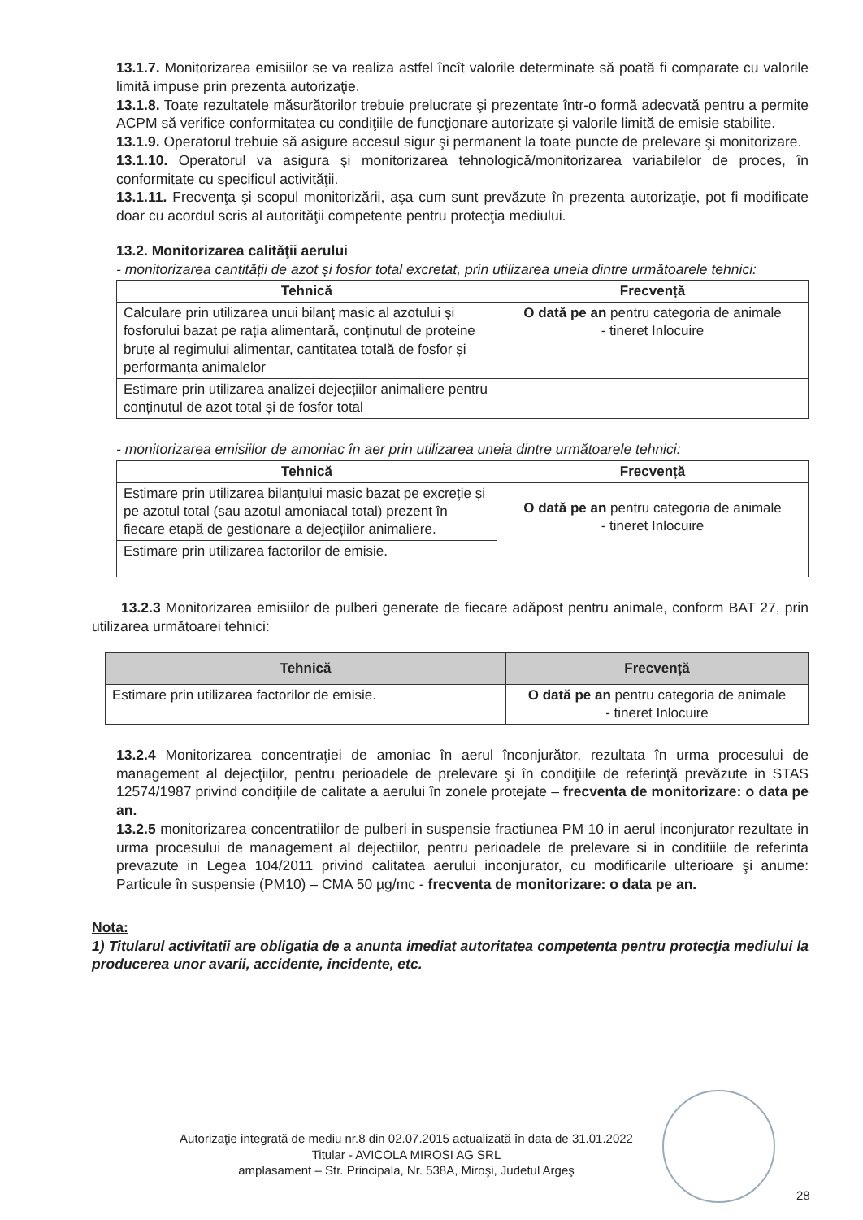13.1.7. Monitorizarea emisiilor se va realiza astfel încît valorile determinate să poată fi comparate cu valorile limită impuse prin prezenta autorizaţie.
13.1.8. Toate rezultatele măsurătorilor trebuie prelucrate şi prezentate într-o formă adecvată pentru a permite ACPM să verifice conformitatea cu condiţiile de funcţionare autorizate şi valorile limită de emisie stabilite.
13.1.9. Operatorul trebuie să asigure accesul sigur şi permanent la toate puncte de prelevare şi monitorizare.
13.1.10. Operatorul va asigura şi monitorizarea tehnologică/monitorizarea variabilelor de proces, în conformitate cu specificul activităţii.
13.1.11. Frecvenţa şi scopul monitorizării, aşa cum sunt prevăzute în prezenta autorizaţie, pot fi modificate doar cu acordul scris al autorităţii competente pentru protecţia mediului.
13.2. Monitorizarea calităţii aerului
- monitorizarea cantității de azot și fosfor total excretat, prin utilizarea uneia dintre următoarele tehnici:
| Tehnică | Frecvență |
| --- | --- |
| Calculare prin utilizarea unui bilanț masic al azotului și fosforului bazat pe rația alimentară, conținutul de proteine brute al regimului alimentar, cantitatea totală de fosfor și performanța animalelor | O dată pe an pentru categoria de animale - tineret Inlocuire |
| Estimare prin utilizarea analizei dejecțiilor animaliere pentru conținutul de azot total și de fosfor total | |
- monitorizarea emisiilor de amoniac în aer prin utilizarea uneia dintre următoarele tehnici:
| Tehnică | Frecvență |
| --- | --- |
| Estimare prin utilizarea bilanțului masic bazat pe excreție și pe azotul total (sau azotul amoniacal total) prezent în fiecare etapă de gestionare a dejecțiilor animaliere. | O dată pe an pentru categoria de animale - tineret Inlocuire |
| Estimare prin utilizarea factorilor de emisie. | |
13.2.3 Monitorizarea emisiilor de pulberi generate de fiecare adăpost pentru animale, conform BAT 27, prin utilizarea următoarei tehnici:
| Tehnică | Frecvență |
| --- | --- |
| Estimare prin utilizarea factorilor de emisie. | O dată pe an pentru categoria de animale - tineret Inlocuire |
13.2.4 Monitorizarea concentraţiei de amoniac în aerul înconjurător, rezultata în urma procesului de management al dejecţiilor, pentru perioadele de prelevare şi în condiţiile de referinţă prevăzute in STAS 12574/1987 privind condițiile de calitate a aerului în zonele protejate – frecventa de monitorizare: o data pe an.
13.2.5 monitorizarea concentratiilor de pulberi in suspensie fractiunea PM 10 in aerul inconjurator rezultate in urma procesului de management al dejectiilor, pentru perioadele de prelevare si in conditiile de referinta prevazute in Legea 104/2011 privind calitatea aerului inconjurator, cu modificarile ulterioare şi anume: Particule în suspensie (PM10) – CMA 50 µg/mc - frecventa de monitorizare: o data pe an.
Nota:
1) Titularul activitatii are obligatia de a anunta imediat autoritatea competenta pentru protecţia mediului la producerea unor avarii, accidente, incidente, etc.
Autorizaţie integrată de mediu nr.8 din 02.07.2015 actualizată în data de 31.01.2022
Titular - AVICOLA MIROSI AG SRL
amplasament – Str. Principala, Nr. 538A, Miroşi, Judetul Argeş
28